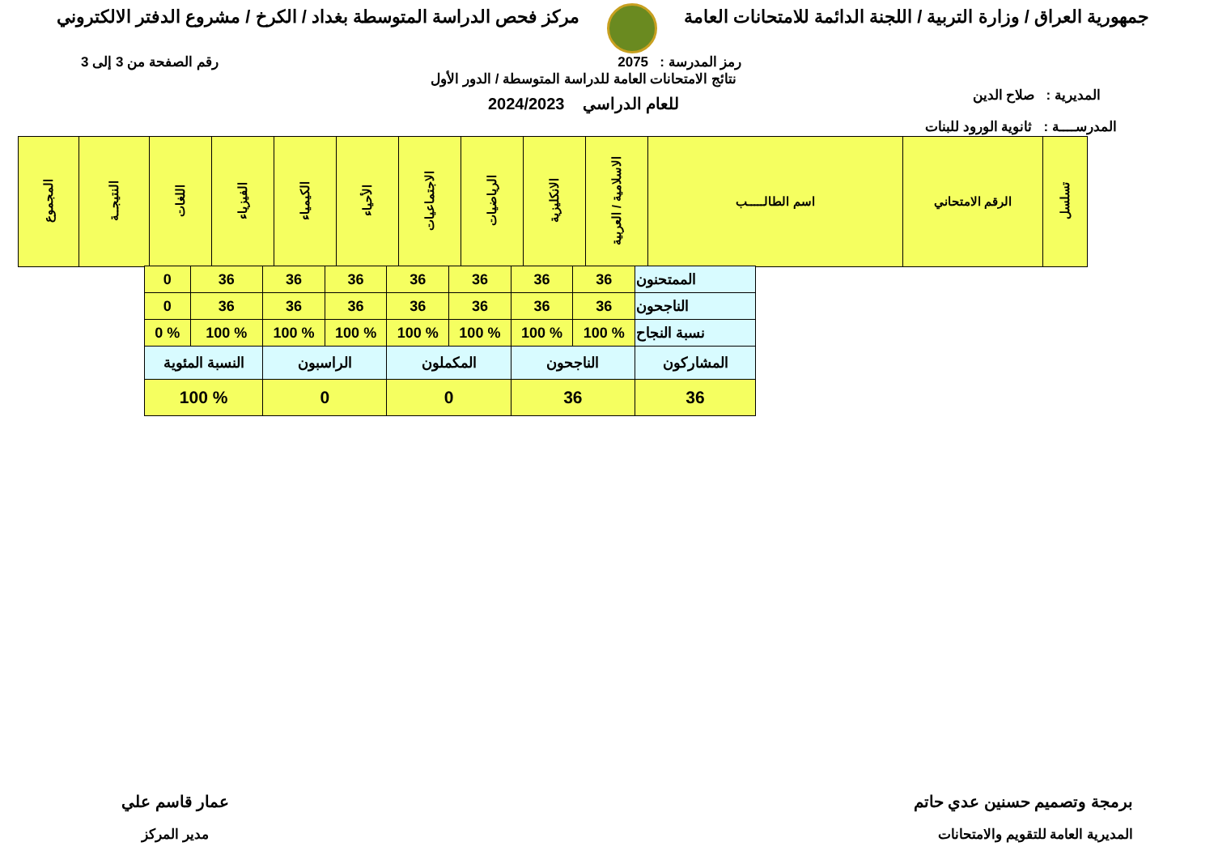جمهورية العراق / وزارة التربية / اللجنة الدائمة للامتحانات العامة
مركز فحص الدراسة المتوسطة بغداد / الكرخ / مشروع الدفتر الالكتروني
رمز المدرسة : 2075 رقم الصفحة من 3 إلى 3
المديرية : صلاح الدين
نتائج الامتحانات العامة للدراسة المتوسطة / الدور الأول
للعام الدراسي 2024/2023
المدرســــة : ثانوية الورود للبنات
| تسلسل | الرقم الامتحاني | اسم الطالـــــب | الاسلامية / العربية | الانكليزية | الرياضيات | الاجتماعيات | الأحياء | الكيمياء | الفيزياء | اللغات | النتيجــة | المجموع |
| --- | --- | --- | --- | --- | --- | --- | --- | --- | --- | --- | --- | --- |
| الممتحنون | 36 | 36 | 36 | 36 | 36 | 36 | 36 | 0 |
| الناجحون | 36 | 36 | 36 | 36 | 36 | 36 | 36 | 0 |
| نسبة النجاح | % 100 | % 100 | % 100 | % 100 | % 100 | % 100 | % 100 | % 0 |
| المشاركون | الناجحون | | المكملون | | الراسبون | | النسبة المئوية | |
| 36 | 36 | | 0 | | 0 | | % 100 | |
برمجة وتصميم حسنين عدي حاتم
المديرية العامة للتقويم والامتحانات
عمار قاسم علي
مدير المركز